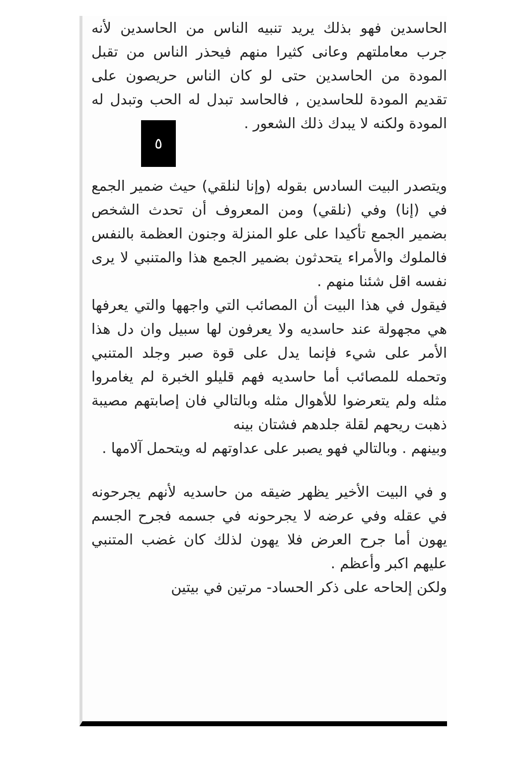الحاسدين فهو بذلك يريد تنبيه الناس من الحاسدين لأنه جرب معاملتهم وعانى كثيرا منهم فيحذر الناس من تقبل المودة من الحاسدين حتى لو كان الناس حريصون على تقديم المودة للحاسدين , فالحاسد تبدل له الحب وتبدل له المودة ولكنه لا يبدك ذلك الشعور .
٥
ويتصدر البيت السادس بقوله (وإنا لنلقي) حيث ضمير الجمع في (إنا) وفي (نلقي) ومن المعروف أن تحدث الشخص بضمير الجمع تأكيدا على علو المنزلة وجنون العظمة بالنفس فالملوك والأمراء يتحدثون بضمير الجمع هذا والمتنبي لا يرى نفسه اقل شئنا منهم .
فيقول في هذا البيت أن المصائب التي واجهها والتي يعرفها هي مجهولة عند حاسديه ولا يعرفون لها سبيل وان دل هذا الأمر على شيء فإنما يدل على قوة صبر وجلد المتنبي وتحمله للمصائب أما حاسديه فهم قليلو الخبرة لم يغامروا مثله ولم يتعرضوا للأهوال مثله وبالتالي فان إصابتهم مصيبة ذهبت ريحهم لقلة جلدهم فشتان بينه
وبينهم . وبالتالي فهو يصبر على عداوتهم له ويتحمل آلامها .
و في البيت الأخير يظهر ضيقه من حاسديه لأنهم يجرحونه في عقله وفي عرضه لا يجرحونه في جسمه فجرح الجسم يهون أما جرح العرض فلا يهون لذلك كان غضب المتنبي عليهم اكبر وأعظم .
ولكن إلحاحه على ذكر الحساد- مرتين في بيتين